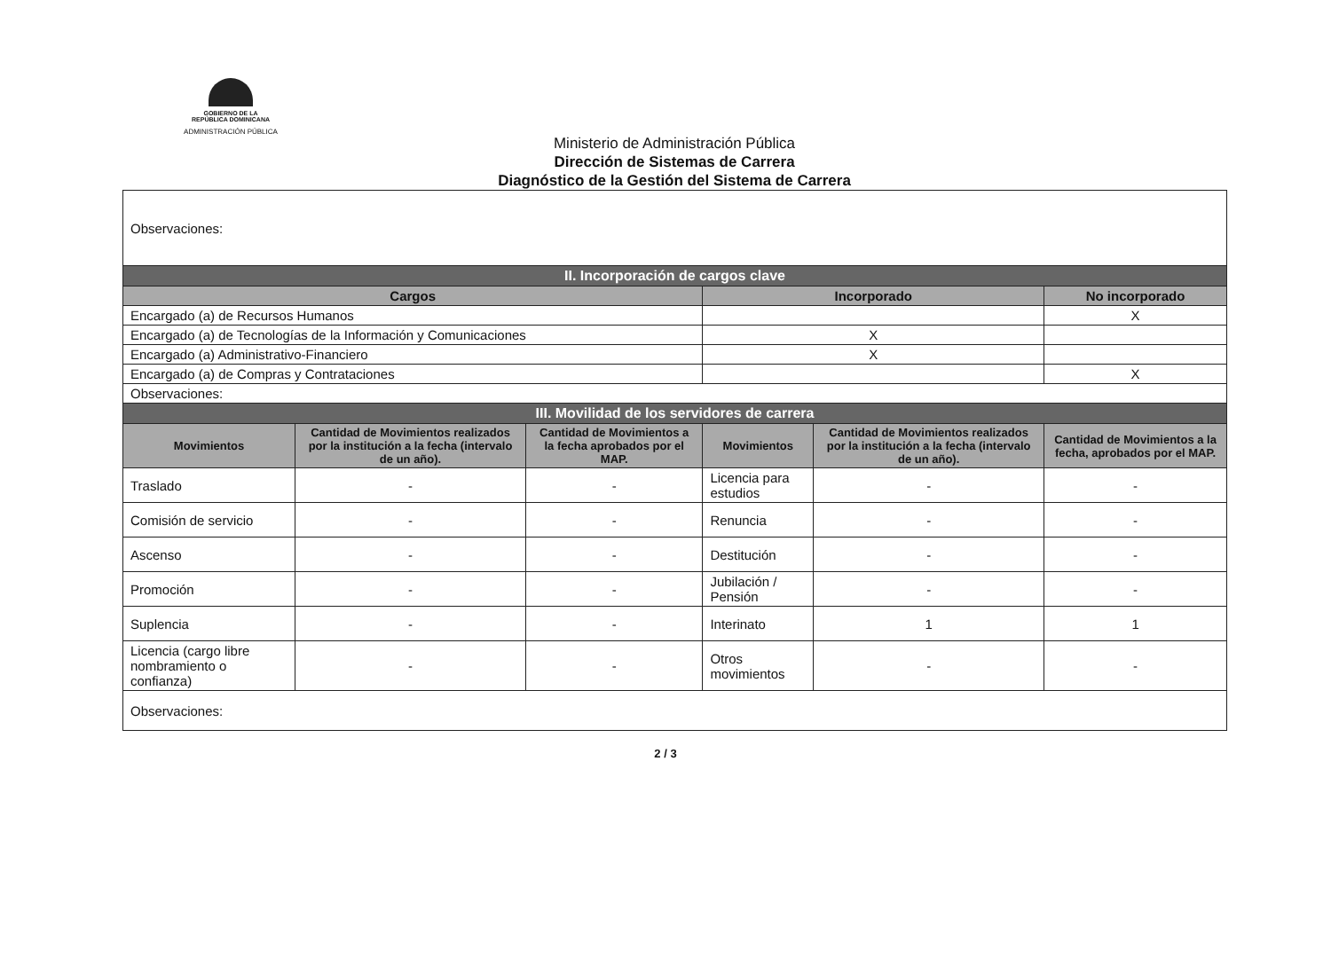GOBIERNO DE LA
REPÚBLICA DOMINICANA
ADMINISTRACIÓN PÚBLICA
Ministerio de Administración Pública
Dirección de Sistemas de Carrera
Diagnóstico de la Gestión del Sistema de Carrera
| Observaciones: | | | | | |
| II. Incorporación de cargos clave | | | | | |
| Cargos | | | Incorporado | | No incorporado |
| Encargado (a) de Recursos Humanos | | | | | X |
| Encargado (a) de Tecnologías de la Información y Comunicaciones | | | X | | |
| Encargado (a) Administrativo-Financiero | | | X | | |
| Encargado (a) de Compras y Contrataciones | | | | | X |
| Observaciones: | | | | | |
| III. Movilidad de los servidores de carrera | | | | | |
| Movimientos | Cantidad de Movimientos realizados por la institución a la fecha (intervalo de un año). | Cantidad de Movimientos a la fecha aprobados por el MAP. | Movimientos | Cantidad de Movimientos realizados por la institución a la fecha (intervalo de un año). | Cantidad de Movimientos a la fecha, aprobados por el MAP. |
| Traslado | - | - | Licencia para estudios | - | - |
| Comisión de servicio | - | - | Renuncia | - | - |
| Ascenso | - | - | Destitución | - | - |
| Promoción | - | - | Jubilación / Pensión | - | - |
| Suplencia | - | - | Interinato | 1 | 1 |
| Licencia (cargo libre nombramiento o confianza) | - | - | Otros movimientos | - | - |
| Observaciones: | | | | | |
2 / 3